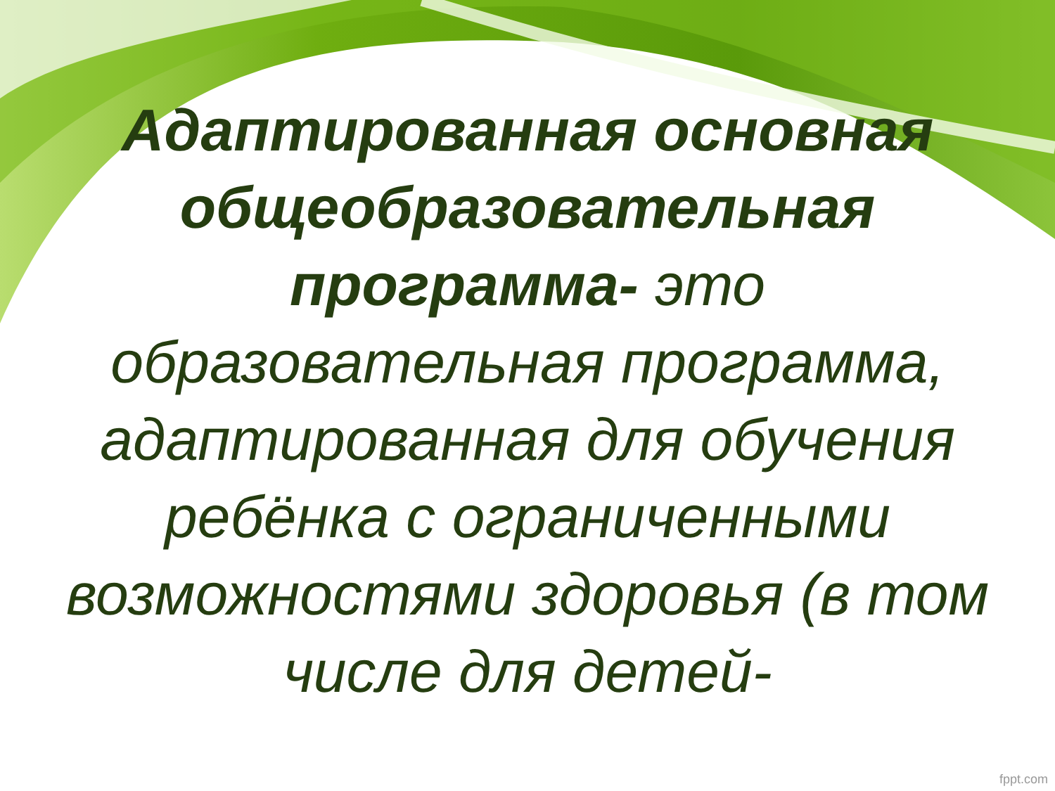Адаптированная основная общеобразовательная программа- это образовательная программа, адаптированная для обучения ребёнка с ограниченными возможностями здоровья (в том числе для детей-
fppt.com